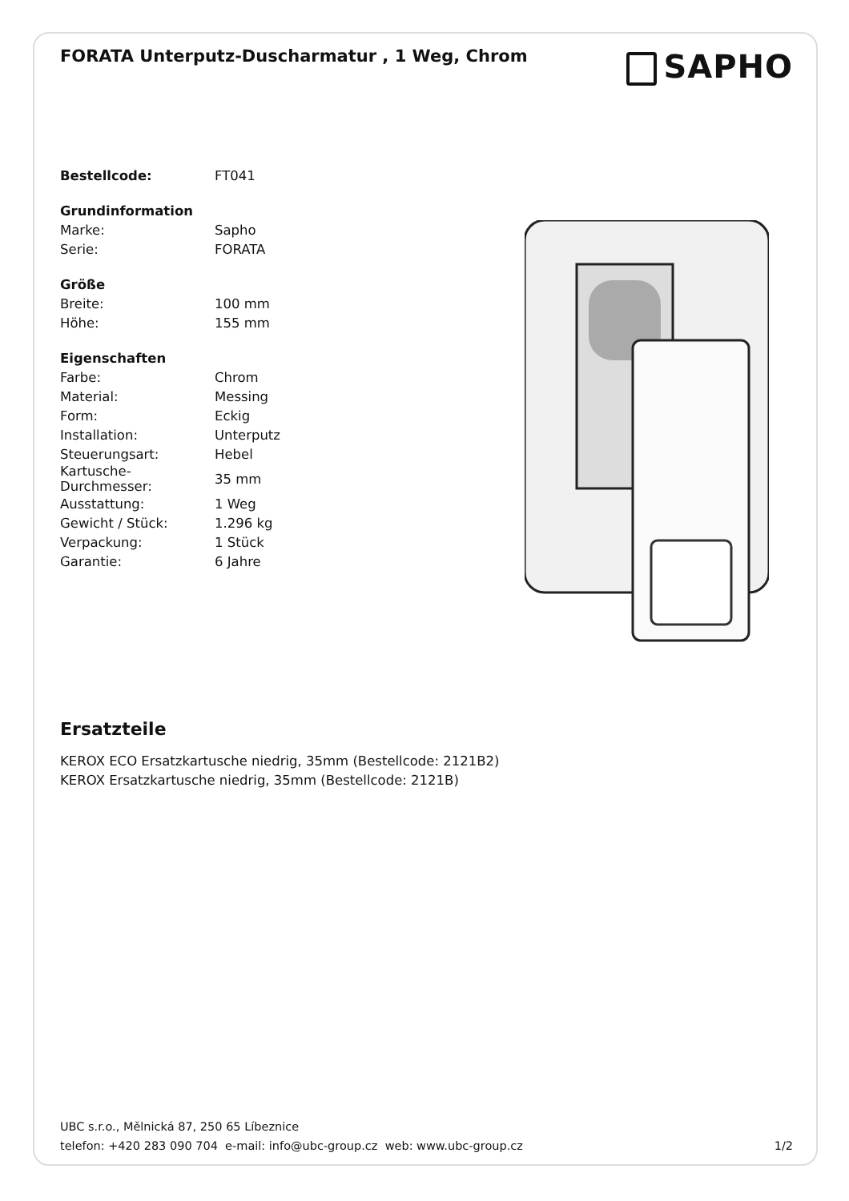FORATA Unterputz-Duscharmatur , 1 Weg, Chrom
SAPHO
| Bestellcode: | FT041 |
| Grundinformation | |
| Marke: | Sapho |
| Serie: | FORATA |
| Größe | |
| Breite: | 100 mm |
| Höhe: | 155 mm |
| Eigenschaften | |
| Farbe: | Chrom |
| Material: | Messing |
| Form: | Eckig |
| Installation: | Unterputz |
| Steuerungsart: | Hebel |
| Kartusche- Durchmesser: | 35 mm |
| Ausstattung: | 1 Weg |
| Gewicht / Stück: | 1.296 kg |
| Verpackung: | 1 Stück |
| Garantie: | 6 Jahre |
Ersatzteile
KEROX ECO Ersatzkartusche niedrig, 35mm (Bestellcode: 2121B2)
KEROX Ersatzkartusche niedrig, 35mm (Bestellcode: 2121B)
UBC s.r.o., Mělnická 87, 250 65 Líbeznice
telefon: +420 283 090 704 e-mail: info@ubc-group.cz web: www.ubc-group.cz
1/2